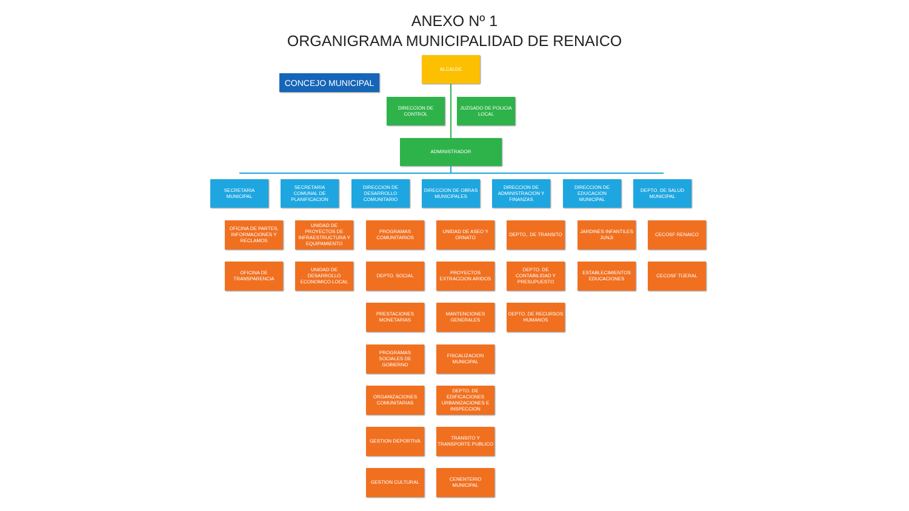ANEXO Nº 1
ORGANIGRAMA MUNICIPALIDAD DE RENAICO
CONCEJO MUNICIPAL
ALCALDE
DIRECCION DE CONTROL
JUZGADO DE POLICIA LOCAL
ADMINISTRADOR
SECRETARIA MUNICIPAL
OFICINA DE PARTES, INFORMACIONES Y RECLAMOS
OFICINA DE TRANSPARENCIA
SECRETARIA COMUNAL DE PLANIFICACION
UNIDAD DE PROYECTOS DE INFRAESTRUCTURA Y EQUIPAMIENTO
UNIDAD DE DESARROLLO ECONOMICO LOCAL
DIRECCION DE DESARROLLO COMUNITARIO
PROGRAMAS COMUNITARIOS
DEPTO. SOCIAL
PRESTACIONES MONETARIAS
PROGRAMAS SOCIALES DE GOBIERNO
ORGANIZACIONES COMUNITARIAS
GESTION DEPORTIVA
GESTION CULTURAL
DIRECCION DE OBRAS MUNICIPALES
UNIDAD DE ASEO Y ORNATO
PROYECTOS EXTRACCION ARIDOS
MANTENCIONES GENERALES
FISCALIZACION MUNICIPAL
DEPTO. DE EDIFICACIONES URBANIZACIONES E INSPECCION
TRANSITO Y TRANSPORTE PUBLICO
CENENTERIO MUNICIPAL
DIRECCION DE ADMINISTRACION Y FINANZAS
DEPTO,. DE TRANSITO
DEPTO. DE CONTABILIDAD Y PRESUPUESTO
DEPTO. DE RECURSOS HUMANOS
DIRECCION DE EDUCACION MUNICIPAL
JARDINES INFANTILES JUNJI
ESTABLECIMIENTOS EDUCACIONES
DEPTO. DE SALUD MUNICIPAL
CECOSF RENAICO
CECOSF TIJERAL